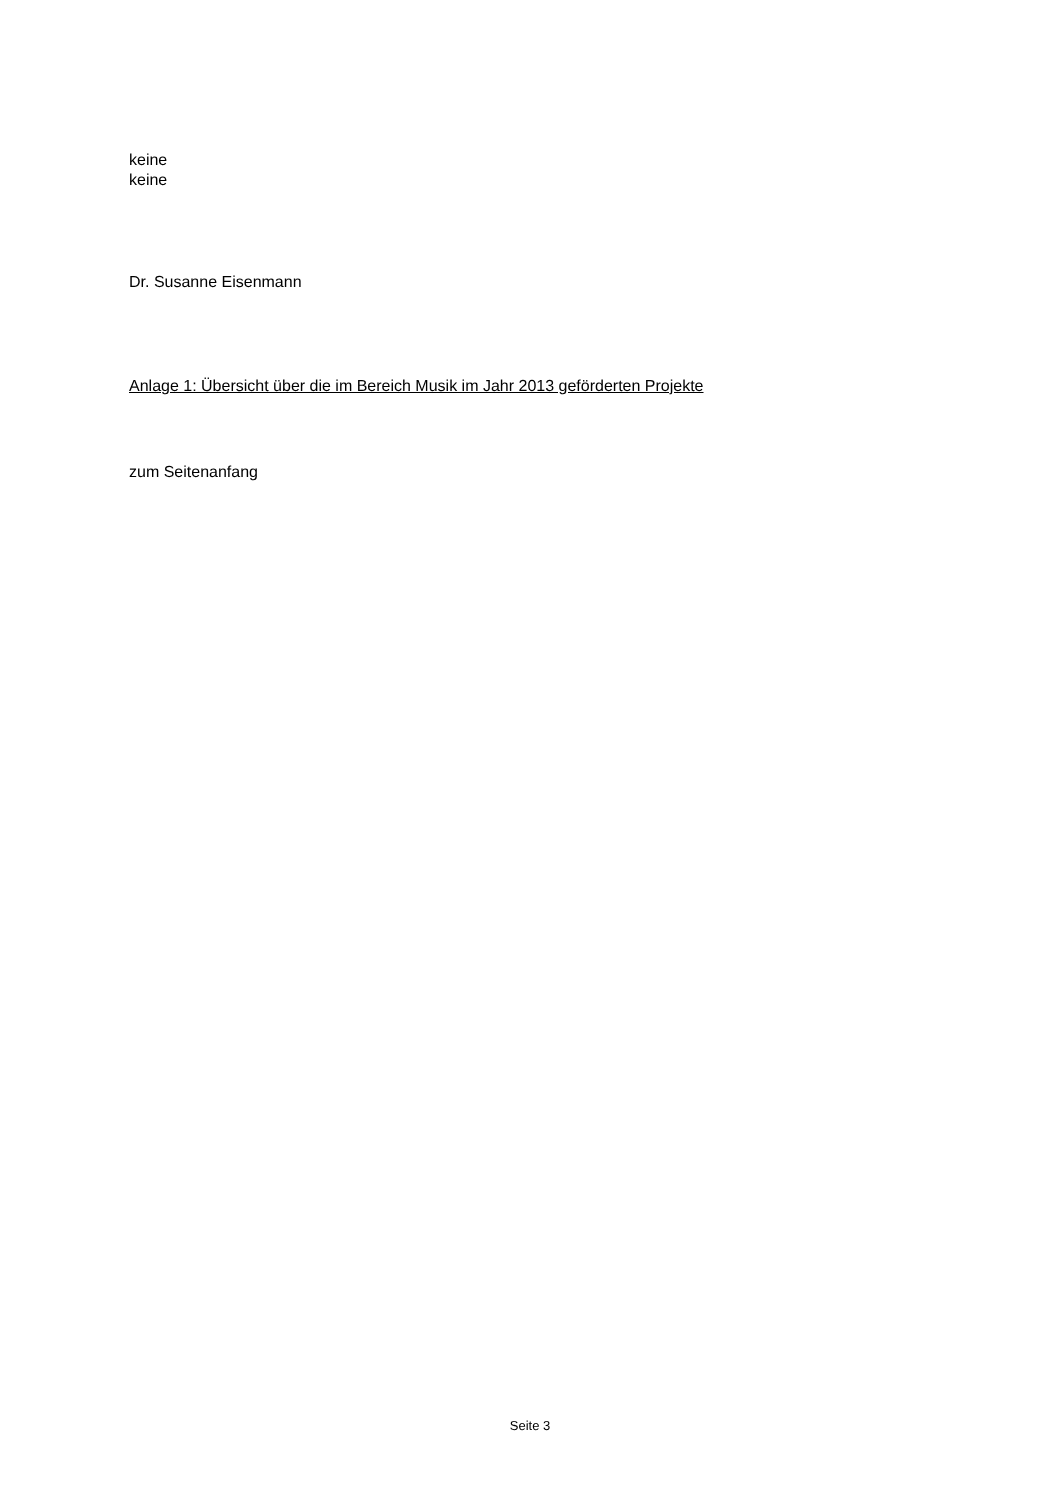keine
keine
Dr. Susanne Eisenmann
Anlage 1: Übersicht über die im Bereich Musik im Jahr 2013 geförderten Projekte
zum Seitenanfang
Seite 3